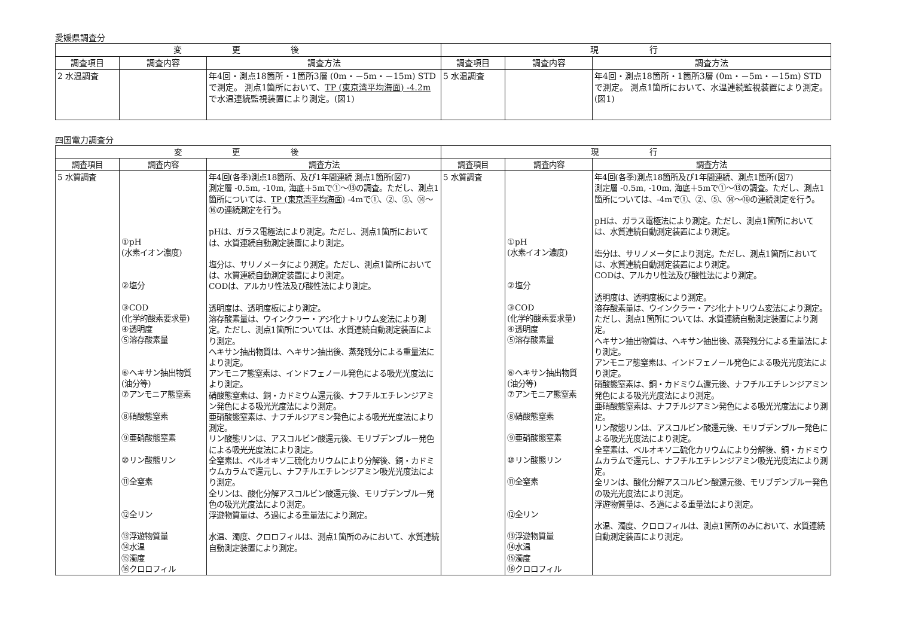愛媛県調査分
| 変 更 後 | | | 現 行 | | |
| --- | --- | --- | --- | --- | --- |
| 調査項目 | 調査内容 | 調査方法 | 調査項目 | 調査内容 | 調査方法 |
| 2 水温調査 | | 年4回・測点18箇所・1箇所3層 (0m・－5m・－15m) STDで測定。 測点1箇所において、 TP (東京湾平均海面) -4.2m で水温連続監視装置により測定。(図1) | 5 水温調査 | | 年4回・測点18箇所・1箇所3層 (0m・－5m・－15m) STDで測定。 測点1箇所において、水温連続監視装置により測定。(図1) |
四国電力調査分
| 変 更 後 | | | 現 行 | | |
| --- | --- | --- | --- | --- | --- |
| 調査項目 | 調査内容 | 調査方法 | 調査項目 | 調査内容 | 調査方法 |
| 5 水質調査 | ①pH (水素イオン濃度) ②塩分 ③COD (化学的酸素要求量) ④透明度 ⑤溶存酸素量 ⑥ヘキサン抽出物質 (油分等) ⑦アンモニア態窒素 ⑧硝酸態窒素 ⑨亜硝酸態窒素 ⑩リン酸態リン ⑪全窒素 ⑫全リン ⑬浮遊物質量 ⑭水温 ⑮濁度 ⑯クロロフィル | 年4回(各季)測点18箇所、及び1年間連続 測点1箇所(図7) 測定層 -0.5m, -10m, 海底＋5mで①～⑬の調査。ただし、測点1箇所については、 TP (東京湾平均海面) -4mで①、②、⑤、⑭～⑯の連続測定を行う。 pHは、ガラス電極法により測定。ただし、測点1箇所においては、水質連続自動測定装置により測定。 塩分は、サリノメータにより測定。ただし、測点1箇所においては、水質連続自動測定装置により測定。 CODは、アルカリ性法及び酸性法により測定。 透明度は、透明度板により測定。 溶存酸素量は、ウインクラー・アジ化ナトリウム変法により測定。ただし、測点1箇所については、水質連続自動測定装置により測定。 ヘキサン抽出物質は、ヘキサン抽出後、蒸発残分による重量法により測定。 アンモニア態窒素は、インドフェノール発色による吸光光度法により測定。 硝酸態窒素は、銅・カドミウム還元後、ナフチルエチレンジアミン発色による吸光光度法により測定。 亜硝酸態窒素は、ナフチルジアミン発色による吸光光度法により測定。 リン酸態リンは、アスコルビン酸還元後、モリブデンブルー発色による吸光光度法により測定。 全窒素は、ペルオキソ二硫化カリウムにより分解後、銅・カドミウムカラムで還元し、ナフチルエチレンジアミン吸光光度法により測定。 全リンは、酸化分解アスコルビン酸還元後、モリブデンブルー発色の吸光光度法により測定。 浮遊物質量は、ろ過による重量法により測定。 水温、濁度、クロロフィルは、測点1箇所のみにおいて、水質連続自動測定装置により測定。 | 5 水質調査 | ①pH (水素イオン濃度) ②塩分 ③COD (化学的酸素要求量) ④透明度 ⑤溶存酸素量 ⑥ヘキサン抽出物質 (油分等) ⑦アンモニア態窒素 ⑧硝酸態窒素 ⑨亜硝酸態窒素 ⑩リン酸態リン ⑪全窒素 ⑫全リン ⑬浮遊物質量 ⑭水温 ⑮濁度 ⑯クロロフィル | 年4回(各季)測点18箇所及び1年間連続、測点1箇所(図7) 測定層 -0.5m, -10m, 海底＋5mで①～⑬の調査。ただし、測点1箇所については、-4mで①、②、⑤、⑭～⑯の連続測定を行う。 pHは、ガラス電極法により測定。ただし、測点1箇所においては、水質連続自動測定装置により測定。 塩分は、サリノメータにより測定。ただし、測点1箇所においては、水質連続自動測定装置により測定。 CODは、アルカリ性法及び酸性法により測定。 透明度は、透明度板により測定。 溶存酸素量は、ウインクラー・アジ化ナトリウム変法により測定。ただし、測点1箇所については、水質連続自動測定装置により測定。 ヘキサン抽出物質は、ヘキサン抽出後、蒸発残分による重量法により測定。 アンモニア態窒素は、インドフェノール発色による吸光光度法により測定。 硝酸態窒素は、銅・カドミウム還元後、ナフチルエチレンジアミン発色による吸光光度法により測定。 亜硝酸態窒素は、ナフチルジアミン発色による吸光光度法により測定。 リン酸態リンは、アスコルビン酸還元後、モリブデンブルー発色による吸光光度法により測定。 全窒素は、ペルオキソ二硫化カリウムにより分解後、銅・カドミウムカラムで還元し、ナフチルエチレンジアミン吸光光度法により測定。 全リンは、酸化分解アスコルビン酸還元後、モリブデンブルー発色の吸光光度法により測定。 浮遊物質量は、ろ過による重量法により測定。 水温、濁度、クロロフィルは、測点1箇所のみにおいて、水質連続自動測定装置により測定。 |